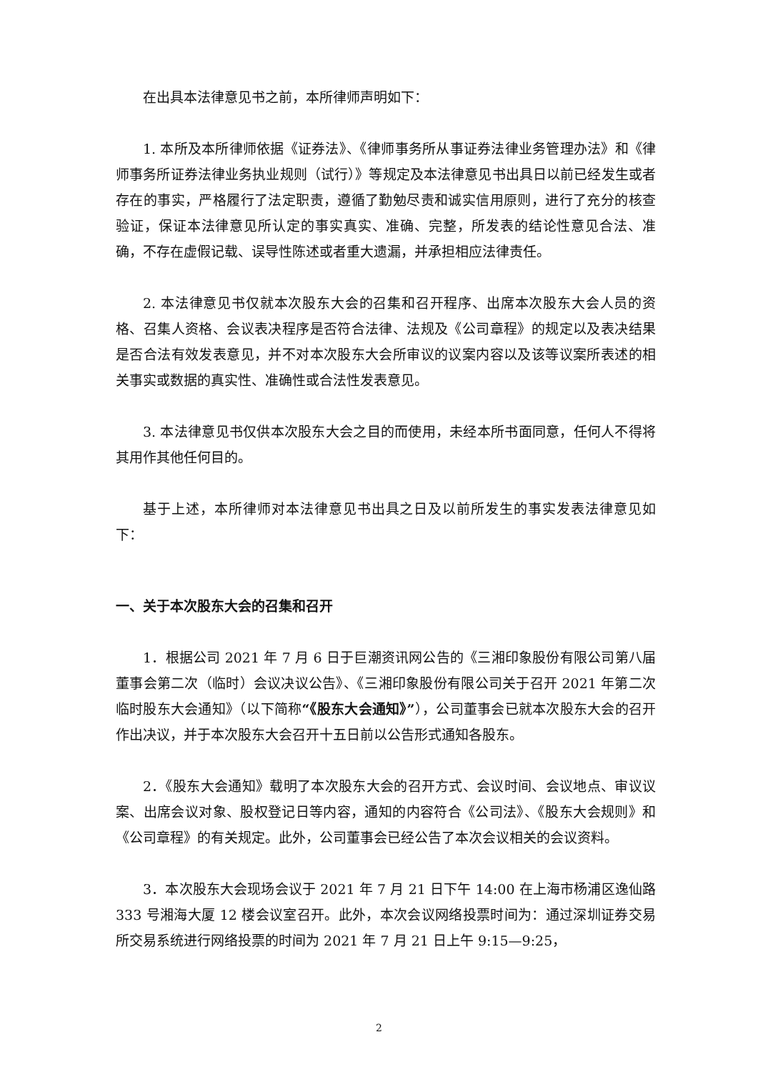在出具本法律意见书之前，本所律师声明如下：
1. 本所及本所律师依据《证券法》、《律师事务所从事证券法律业务管理办法》和《律师事务所证券法律业务执业规则（试行）》等规定及本法律意见书出具日以前已经发生或者存在的事实，严格履行了法定职责，遵循了勤勉尽责和诚实信用原则，进行了充分的核查验证，保证本法律意见所认定的事实真实、准确、完整，所发表的结论性意见合法、准确，不存在虚假记载、误导性陈述或者重大遗漏，并承担相应法律责任。
2. 本法律意见书仅就本次股东大会的召集和召开程序、出席本次股东大会人员的资格、召集人资格、会议表决程序是否符合法律、法规及《公司章程》的规定以及表决结果是否合法有效发表意见，并不对本次股东大会所审议的议案内容以及该等议案所表述的相关事实或数据的真实性、准确性或合法性发表意见。
3. 本法律意见书仅供本次股东大会之目的而使用，未经本所书面同意，任何人不得将其用作其他任何目的。
基于上述，本所律师对本法律意见书出具之日及以前所发生的事实发表法律意见如下：
一、关于本次股东大会的召集和召开
1．根据公司 2021 年 7 月 6 日于巨潮资讯网公告的《三湘印象股份有限公司第八届董事会第二次（临时）会议决议公告》、《三湘印象股份有限公司关于召开 2021 年第二次临时股东大会通知》（以下简称“《股东大会通知》”），公司董事会已就本次股东大会的召开作出决议，并于本次股东大会召开十五日前以公告形式通知各股东。
2．《股东大会通知》载明了本次股东大会的召开方式、会议时间、会议地点、审议议案、出席会议对象、股权登记日等内容，通知的内容符合《公司法》、《股东大会规则》和《公司章程》的有关规定。此外，公司董事会已经公告了本次会议相关的会议资料。
3．本次股东大会现场会议于 2021 年 7 月 21 日下午 14:00 在上海市杨浦区逸仙路 333 号湘海大厦 12 楼会议室召开。此外，本次会议网络投票时间为：通过深圳证券交易所交易系统进行网络投票的时间为 2021 年 7 月 21 日上午 9:15—9:25，
2